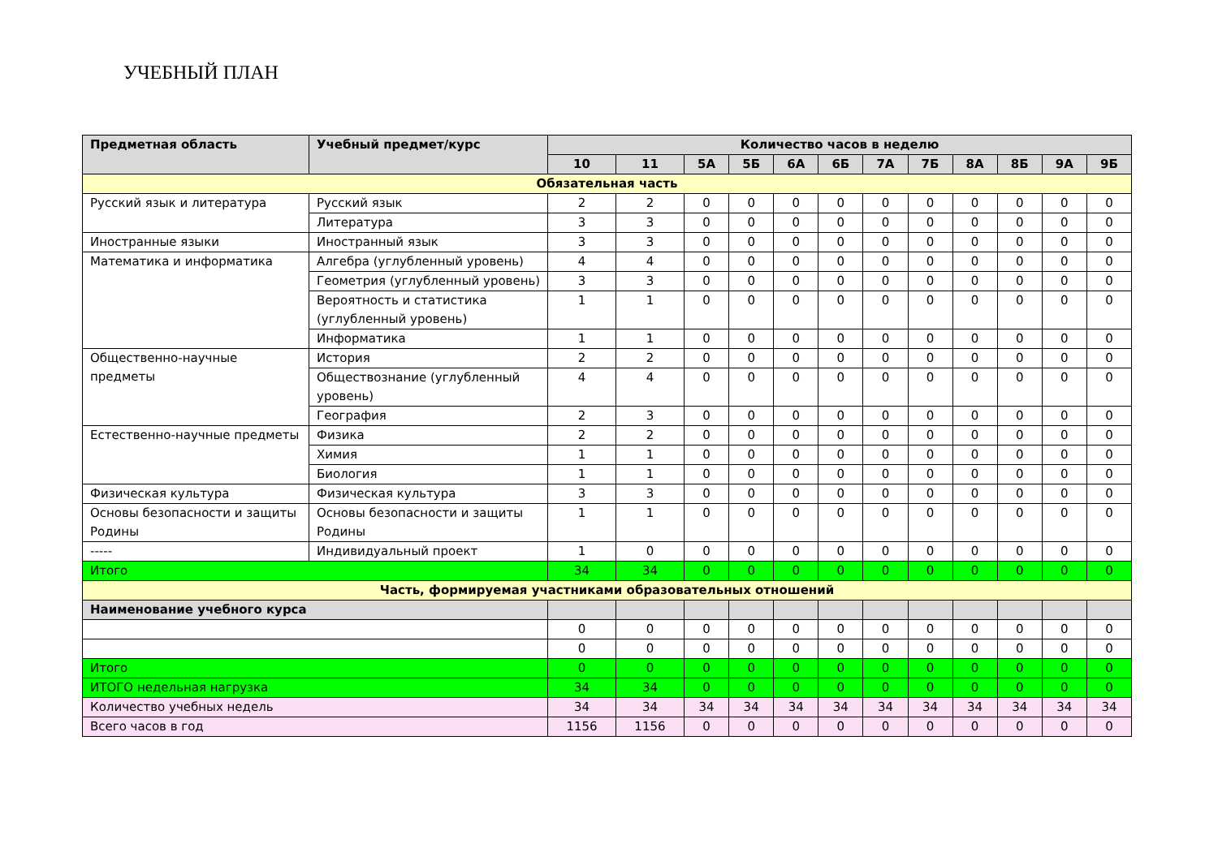УЧЕБНЫЙ ПЛАН
| Предметная область | Учебный предмет/курс | Количество часов в неделю | | | | | | | | | | | |
| --- | --- | --- | --- | --- | --- | --- | --- | --- | --- | --- | --- | --- | --- |
| | | 10 | 11 | 5А | 5Б | 6А | 6Б | 7А | 7Б | 8А | 8Б | 9А | 9Б |
| Обязательная часть | | | | | | | | | | | | | |
| Русский язык и литература | Русский язык | 2 | 2 | 0 | 0 | 0 | 0 | 0 | 0 | 0 | 0 | 0 | 0 |
| | Литература | 3 | 3 | 0 | 0 | 0 | 0 | 0 | 0 | 0 | 0 | 0 | 0 |
| Иностранные языки | Иностранный язык | 3 | 3 | 0 | 0 | 0 | 0 | 0 | 0 | 0 | 0 | 0 | 0 |
| Математика и информатика | Алгебра (углубленный уровень) | 4 | 4 | 0 | 0 | 0 | 0 | 0 | 0 | 0 | 0 | 0 | 0 |
| | Геометрия (углубленный уровень) | 3 | 3 | 0 | 0 | 0 | 0 | 0 | 0 | 0 | 0 | 0 | 0 |
| | Вероятность и статистика (углубленный уровень) | 1 | 1 | 0 | 0 | 0 | 0 | 0 | 0 | 0 | 0 | 0 | 0 |
| | Информатика | 1 | 1 | 0 | 0 | 0 | 0 | 0 | 0 | 0 | 0 | 0 | 0 |
| Общественно-научные предметы | История | 2 | 2 | 0 | 0 | 0 | 0 | 0 | 0 | 0 | 0 | 0 | 0 |
| | Обществознание (углубленный уровень) | 4 | 4 | 0 | 0 | 0 | 0 | 0 | 0 | 0 | 0 | 0 | 0 |
| | География | 2 | 3 | 0 | 0 | 0 | 0 | 0 | 0 | 0 | 0 | 0 | 0 |
| Естественно-научные предметы | Физика | 2 | 2 | 0 | 0 | 0 | 0 | 0 | 0 | 0 | 0 | 0 | 0 |
| | Химия | 1 | 1 | 0 | 0 | 0 | 0 | 0 | 0 | 0 | 0 | 0 | 0 |
| | Биология | 1 | 1 | 0 | 0 | 0 | 0 | 0 | 0 | 0 | 0 | 0 | 0 |
| Физическая культура | Физическая культура | 3 | 3 | 0 | 0 | 0 | 0 | 0 | 0 | 0 | 0 | 0 | 0 |
| Основы безопасности и защиты Родины | Основы безопасности и защиты Родины | 1 | 1 | 0 | 0 | 0 | 0 | 0 | 0 | 0 | 0 | 0 | 0 |
| ----- | Индивидуальный проект | 1 | 0 | 0 | 0 | 0 | 0 | 0 | 0 | 0 | 0 | 0 | 0 |
| Итого | | 34 | 34 | 0 | 0 | 0 | 0 | 0 | 0 | 0 | 0 | 0 | 0 |
| Часть, формируемая участниками образовательных отношений | | | | | | | | | | | | | |
| Наименование учебного курса | | | | | | | | | | | | | |
| | | 0 | 0 | 0 | 0 | 0 | 0 | 0 | 0 | 0 | 0 | 0 | 0 |
| | | 0 | 0 | 0 | 0 | 0 | 0 | 0 | 0 | 0 | 0 | 0 | 0 |
| Итого | | 0 | 0 | 0 | 0 | 0 | 0 | 0 | 0 | 0 | 0 | 0 | 0 |
| ИТОГО недельная нагрузка | | 34 | 34 | 0 | 0 | 0 | 0 | 0 | 0 | 0 | 0 | 0 | 0 |
| Количество учебных недель | | 34 | 34 | 34 | 34 | 34 | 34 | 34 | 34 | 34 | 34 | 34 | 34 |
| Всего часов в год | | 1156 | 1156 | 0 | 0 | 0 | 0 | 0 | 0 | 0 | 0 | 0 | 0 |